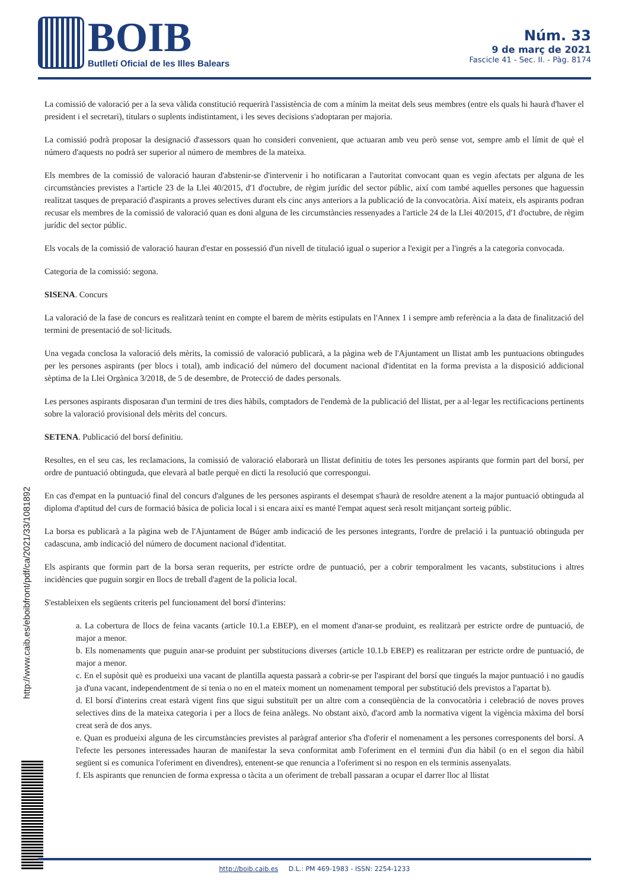BOIB
Butlletí Oficial de les Illes Balears
Núm. 33
9 de març de 2021
Fascicle 41 - Sec. II. - Pàg. 8174
La comissió de valoració per a la seva vàlida constitució requerirà l'assistència de com a mínim la meitat dels seus membres (entre els quals hi haurà d'haver el president i el secretari), titulars o suplents indistintament, i les seves decisions s'adoptaran per majoria.
La comissió podrà proposar la designació d'assessors quan ho consideri convenient, que actuaran amb veu però sense vot, sempre amb el límit de què el número d'aquests no podrà ser superior al número de membres de la mateixa.
Els membres de la comissió de valoració hauran d'abstenir-se d'intervenir i ho notificaran a l'autoritat convocant quan es vegin afectats per alguna de les circumstàncies previstes a l'article 23 de la Llei 40/2015, d'1 d'octubre, de règim jurídic del sector públic, així com també aquelles persones que haguessin realitzat tasques de preparació d'aspirants a proves selectives durant els cinc anys anteriors a la publicació de la convocatòria. Així mateix, els aspirants podran recusar els membres de la comissió de valoració quan es doni alguna de les circumstàncies ressenyades a l'article 24 de la Llei 40/2015, d'1 d'octubre, de règim jurídic del sector públic.
Els vocals de la comissió de valoració hauran d'estar en possessió d'un nivell de titulació igual o superior a l'exigit per a l'ingrés a la categoria convocada.
Categoria de la comissió: segona.
SISENA. Concurs
La valoració de la fase de concurs es realitzarà tenint en compte el barem de mèrits estipulats en l'Annex 1 i sempre amb referència a la data de finalització del termini de presentació de sol·licituds.
Una vegada conclosa la valoració dels mèrits, la comissió de valoració publicarà, a la pàgina web de l'Ajuntament un llistat amb les puntuacions obtingudes per les persones aspirants (per blocs i total), amb indicació del número del document nacional d'identitat en la forma prevista a la disposició addicional sèptima de la Llei Orgànica 3/2018, de 5 de desembre, de Protecció de dades personals.
Les persones aspirants disposaran d'un termini de tres dies hàbils, comptadors de l'endemà de la publicació del llistat, per a al·legar les rectificacions pertinents sobre la valoració provisional dels mèrits del concurs.
SETENA. Publicació del borsí definitiu.
Resoltes, en el seu cas, les reclamacions, la comissió de valoració elaborarà un llistat definitiu de totes les persones aspirants que formin part del borsí, per ordre de puntuació obtinguda, que elevarà al batle perquè en dicti la resolució que correspongui.
En cas d'empat en la puntuació final del concurs d'algunes de les persones aspirants el desempat s'haurà de resoldre atenent a la major puntuació obtinguda al diploma d'aptitud del curs de formació bàsica de policia local i si encara així es manté l'empat aquest serà resolt mitjançant sorteig públic.
La borsa es publicarà a la pàgina web de l'Ajuntament de Búger amb indicació de les persones integrants, l'ordre de prelació i la puntuació obtinguda per cadascuna, amb indicació del número de document nacional d'identitat.
Els aspirants que formin part de la borsa seran requerits, per estricte ordre de puntuació, per a cobrir temporalment les vacants, substitucions i altres incidències que puguin sorgir en llocs de treball d'agent de la policia local.
S'estableixen els següents criteris pel funcionament del borsí d'interins:
a. La cobertura de llocs de feina vacants (article 10.1.a EBEP), en el moment d'anar-se produint, es realitzarà per estricte ordre de puntuació, de major a menor.
b. Els nomenaments que puguin anar-se produint per substitucions diverses (article 10.1.b EBEP) es realitzaran per estricte ordre de puntuació, de major a menor.
c. En el supòsit què es produeixi una vacant de plantilla aquesta passarà a cobrir-se per l'aspirant del borsí que tingués la major puntuació i no gaudís ja d'una vacant, independentment de si tenia o no en el mateix moment un nomenament temporal per substitució dels previstos a l'apartat b).
d. El borsí d'interins creat estarà vigent fins que sigui substituït per un altre com a conseqüència de la convocatòria i celebració de noves proves selectives dins de la mateixa categoria i per a llocs de feina anàlegs. No obstant això, d'acord amb la normativa vigent la vigència màxima del borsí creat serà de dos anys.
e. Quan es produeixi alguna de les circumstàncies previstes al paràgraf anterior s'ha d'oferir el nomenament a les persones corresponents del borsí. A l'efecte les persones interessades hauran de manifestar la seva conformitat amb l'oferiment en el termini d'un dia hàbil (o en el segon dia hàbil següent si es comunica l'oferiment en divendres), entenent-se que renuncia a l'oferiment si no respon en els terminis assenyalats.
f. Els aspirants que renuncien de forma expressa o tàcita a un oferiment de treball passaran a ocupar el darrer lloc al llistat
http://www.caib.es/eboibfront/pdf/ca/2021/33/1081892
http://boib.caib.es D.L.: PM 469-1983 - ISSN: 2254-1233